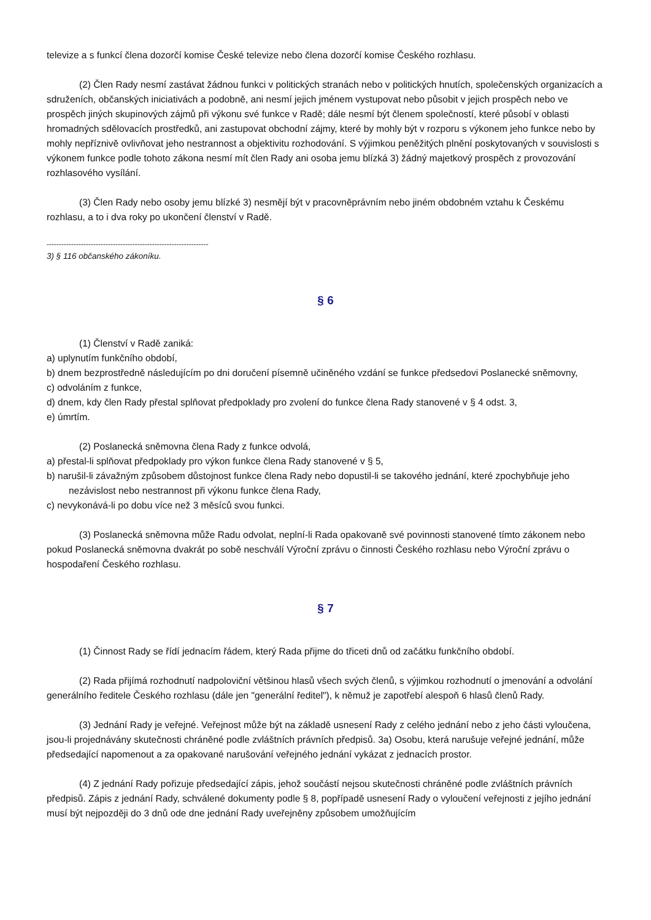televize a s funkcí člena dozorčí komise České televize nebo člena dozorčí komise Českého rozhlasu.
(2) Člen Rady nesmí zastávat žádnou funkci v politických stranách nebo v politických hnutích, společenských organizacích a sdruženích, občanských iniciativách a podobně, ani nesmí jejich jménem vystupovat nebo působit v jejich prospěch nebo ve prospěch jiných skupinových zájmů při výkonu své funkce v Radě; dále nesmí být členem společností, které působí v oblasti hromadných sdělovacích prostředků, ani zastupovat obchodní zájmy, které by mohly být v rozporu s výkonem jeho funkce nebo by mohly nepříznivě ovlivňovat jeho nestrannost a objektivitu rozhodování. S výjimkou peněžitých plnění poskytovaných v souvislosti s výkonem funkce podle tohoto zákona nesmí mít člen Rady ani osoba jemu blízká 3) žádný majetkový prospěch z provozování rozhlasového vysílání.
(3) Člen Rady nebo osoby jemu blízké 3) nesmějí být v pracovněprávním nebo jiném obdobném vztahu k Českému rozhlasu, a to i dva roky po ukončení členství v Radě.
------------------------------------------------------------------
3) § 116 občanského zákoníku.
§ 6
(1) Členství v Radě zaniká:
a) uplynutím funkčního období,
b) dnem bezprostředně následujícím po dni doručení písemně učiněného vzdání se funkce předsedovi Poslanecké sněmovny,
c) odvoláním z funkce,
d) dnem, kdy člen Rady přestal splňovat předpoklady pro zvolení do funkce člena Rady stanovené v § 4 odst. 3,
e) úmrtím.
(2) Poslanecká sněmovna člena Rady z funkce odvolá,
a) přestal-li splňovat předpoklady pro výkon funkce člena Rady stanovené v § 5,
b) narušil-li závažným způsobem důstojnost funkce člena Rady nebo dopustil-li se takového jednání, které zpochybňuje jeho nezávislost nebo nestrannost při výkonu funkce člena Rady,
c) nevykonává-li po dobu více než 3 měsíců svou funkci.
(3) Poslanecká sněmovna může Radu odvolat, neplní-li Rada opakovaně své povinnosti stanovené tímto zákonem nebo pokud Poslanecká sněmovna dvakrát po sobě neschválí Výroční zprávu o činnosti Českého rozhlasu nebo Výroční zprávu o hospodaření Českého rozhlasu.
§ 7
(1) Činnost Rady se řídí jednacím řádem, který Rada přijme do třiceti dnů od začátku funkčního období.
(2) Rada přijímá rozhodnutí nadpoloviční většinou hlasů všech svých členů, s výjimkou rozhodnutí o jmenování a odvolání generálního ředitele Českého rozhlasu (dále jen "generální ředitel"), k němuž je zapotřebí alespoň 6 hlasů členů Rady.
(3) Jednání Rady je veřejné. Veřejnost může být na základě usnesení Rady z celého jednání nebo z jeho části vyloučena, jsou-li projednávány skutečnosti chráněné podle zvláštních právních předpisů. 3a) Osobu, která narušuje veřejné jednání, může předsedající napomenout a za opakované narušování veřejného jednání vykázat z jednacích prostor.
(4) Z jednání Rady pořizuje předsedající zápis, jehož součástí nejsou skutečnosti chráněné podle zvláštních právních předpisů. Zápis z jednání Rady, schválené dokumenty podle § 8, popřípadě usnesení Rady o vyloučení veřejnosti z jejího jednání musí být nejpozději do 3 dnů ode dne jednání Rady uveřejněny způsobem umožňujícím